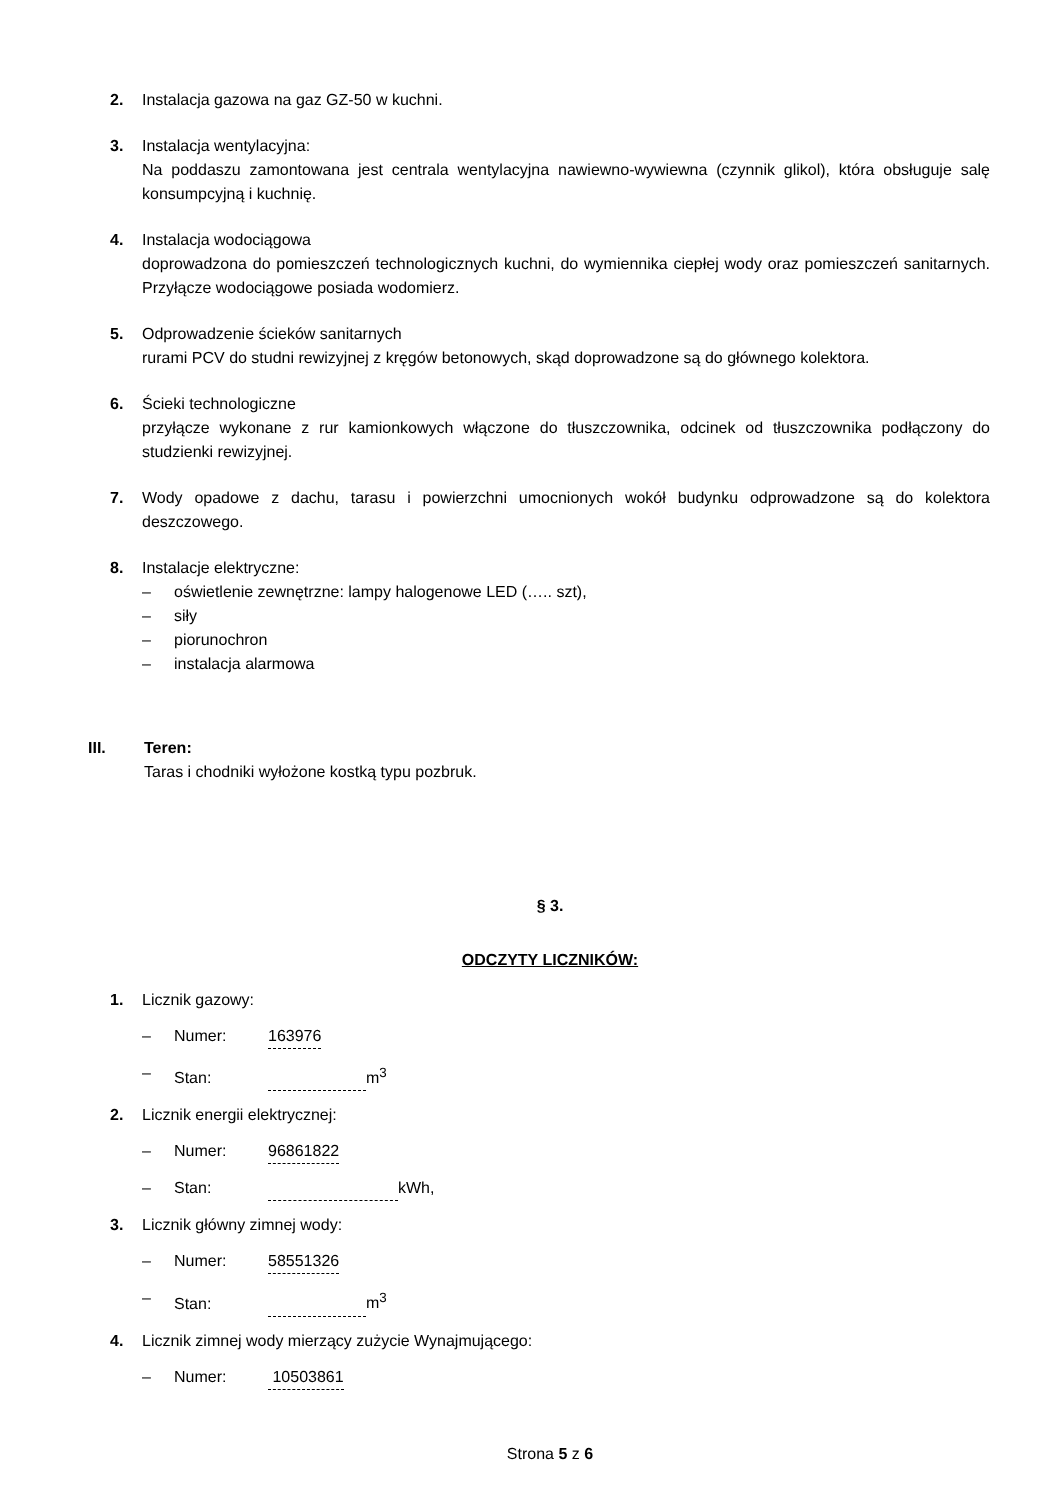2. Instalacja gazowa na gaz GZ-50 w kuchni.
3. Instalacja wentylacyjna:
Na poddaszu zamontowana jest centrala wentylacyjna nawiewno-wywiewna (czynnik glikol), która obsługuje salę konsumpcyjną i kuchnię.
4. Instalacja wodociągowa
doprowadzona do pomieszczeń technologicznych kuchni, do wymiennika ciepłej wody oraz pomieszczeń sanitarnych. Przyłącze wodociągowe posiada wodomierz.
5. Odprowadzenie ścieków sanitarnych
rurami PCV do studni rewizyjnej z kręgów betonowych, skąd doprowadzone są do głównego kolektora.
6. Ścieki technologiczne
przyłącze wykonane z rur kamionkowych włączone do tłuszczownika, odcinek od tłuszczownika podłączony do studzienki rewizyjnej.
7. Wody opadowe z dachu, tarasu i powierzchni umocnionych wokół budynku odprowadzone są do kolektora deszczowego.
8. Instalacje elektryczne:
– oświetlenie zewnętrzne: lampy halogenowe LED (….. szt),
– siły
– piorunochron
– instalacja alarmowa
III. Teren:
Taras i chodniki wyłożone kostką typu pozbruk.
§ 3.
ODCZYTY LICZNIKÓW:
1. Licznik gazowy:
– Numer: 163976
– Stan: m<sup>3</sup>
2. Licznik energii elektrycznej:
– Numer: 96861822
– Stan: kWh,
3. Licznik główny zimnej wody:
– Numer: 58551326
– Stan: m<sup>3</sup>
4. Licznik zimnej wody mierzący zużycie Wynajmującego:
– Numer: 10503861
Strona 5 z 6